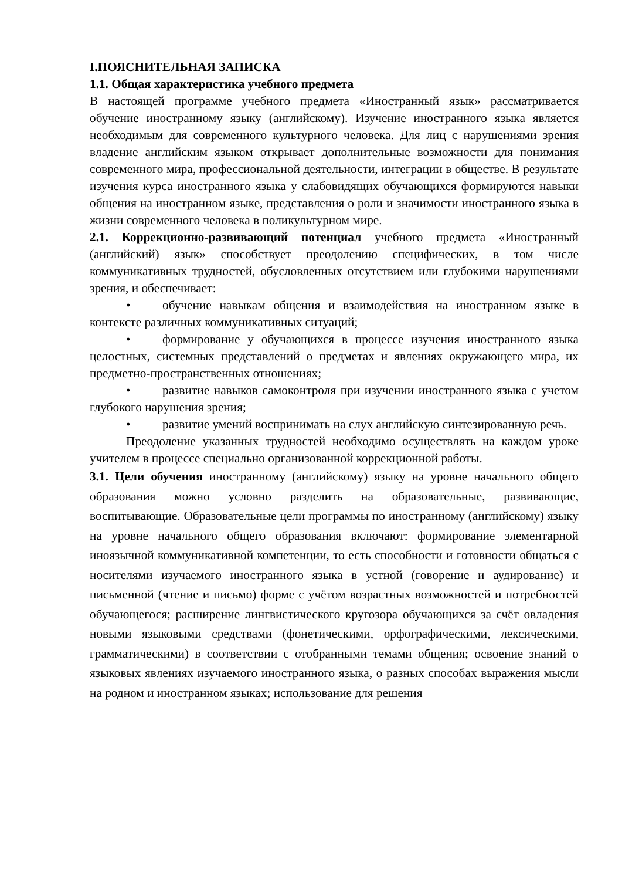I.ПОЯСНИТЕЛЬНАЯ ЗАПИСКА
1.1. Общая характеристика учебного предмета
В настоящей программе учебного предмета «Иностранный язык» рассматривается обучение иностранному языку (английскому). Изучение иностранного языка является необходимым для современного культурного человека. Для лиц с нарушениями зрения владение английским языком открывает дополнительные возможности для понимания современного мира, профессиональной деятельности, интеграции в обществе. В результате изучения курса иностранного языка у слабовидящих обучающихся формируются навыки общения на иностранном языке, представления о роли и значимости иностранного языка в жизни современного человека в поликультурном мире.
2.1. Коррекционно-развивающий потенциал учебного предмета «Иностранный (английский) язык» способствует преодолению специфических, в том числе коммуникативных трудностей, обусловленных отсутствием или глубокими нарушениями зрения, и обеспечивает:
• обучение навыкам общения и взаимодействия на иностранном языке в контексте различных коммуникативных ситуаций;
• формирование у обучающихся в процессе изучения иностранного языка целостных, системных представлений о предметах и явлениях окружающего мира, их предметно-пространственных отношениях;
• развитие навыков самоконтроля при изучении иностранного языка с учетом глубокого нарушения зрения;
• развитие умений воспринимать на слух английскую синтезированную речь.
Преодоление указанных трудностей необходимо осуществлять на каждом уроке учителем в процессе специально организованной коррекционной работы.
3.1. Цели обучения иностранному (английскому) языку на уровне начального общего образования можно условно разделить на образовательные, развивающие, воспитывающие. Образовательные цели программы по иностранному (английскому) языку на уровне начального общего образования включают: формирование элементарной иноязычной коммуникативной компетенции, то есть способности и готовности общаться с носителями изучаемого иностранного языка в устной (говорение и аудирование) и письменной (чтение и письмо) форме с учётом возрастных возможностей и потребностей обучающегося; расширение лингвистического кругозора обучающихся за счёт овладения новыми языковыми средствами (фонетическими, орфографическими, лексическими, грамматическими) в соответствии с отобранными темами общения; освоение знаний о языковых явлениях изучаемого иностранного языка, о разных способах выражения мысли на родном и иностранном языках; использование для решения